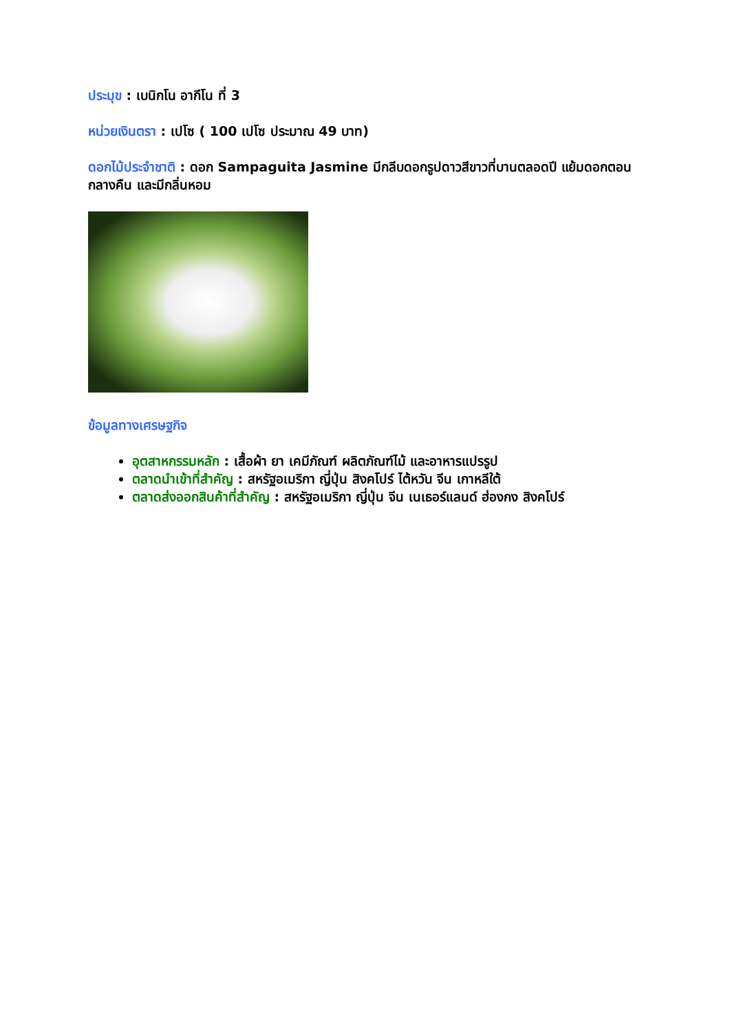ประมุข : เบนิกโน อากีโน ที่ 3
หน่วยเงินตรา : เปโซ ( 100 เปโซ ประมาณ 49 บาท)
ดอกไม้ประจำชาติ : ดอก Sampaguita Jasmine มีกลีบดอกรูปดาวสีขาวที่บานตลอดปี แย้มดอกตอนกลางคืน และมีกลิ่นหอม
ข้อมูลทางเศรษฐกิจ
อุตสาหกรรมหลัก : เสื้อผ้า ยา เคมีภัณฑ์ ผลิตภัณฑ์ไม้ และอาหารแปรรูป
ตลาดนำเข้าที่สำคัญ : สหรัฐอเมริกา ญี่ปุ่น สิงคโปร์ ไต้หวัน จีน เกาหลีใต้
ตลาดส่งออกสินค้าที่สำคัญ : สหรัฐอเมริกา ญี่ปุ่น จีน เนเธอร์แลนด์ ฮ่องกง สิงคโปร์